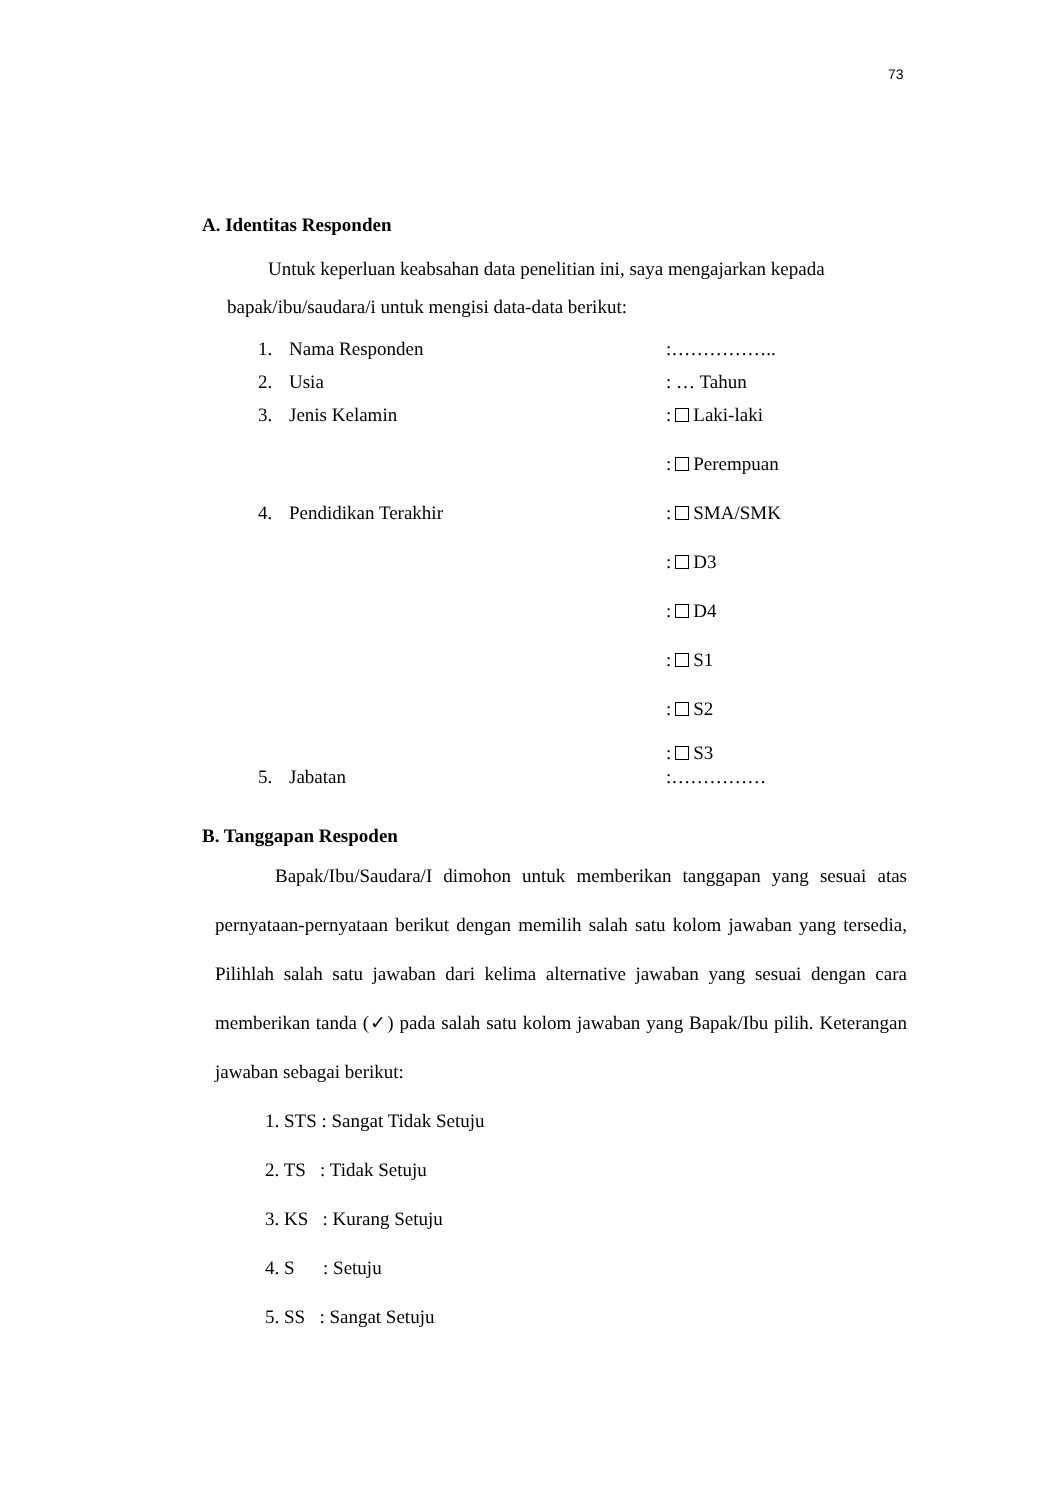73
A. Identitas Responden
Untuk keperluan keabsahan data penelitian ini, saya mengajarkan kepada
bapak/ibu/saudara/i untuk mengisi data-data berikut:
1. Nama Responden:……………..
2. Usia: … Tahun
3. Jenis Kelamin: Laki-laki
: Perempuan
4. Pendidikan Terakhir: SMA/SMK
: D3
: D4
: S1
: S2
: S3
5. Jabatan:……………
B. Tanggapan Respoden
Bapak/Ibu/Saudara/I dimohon untuk memberikan tanggapan yang sesuai atas pernyataan-pernyataan berikut dengan memilih salah satu kolom jawaban yang tersedia, Pilihlah salah satu jawaban dari kelima alternative jawaban yang sesuai dengan cara memberikan tanda (✓) pada salah satu kolom jawaban yang Bapak/Ibu pilih. Keterangan jawaban sebagai berikut:
1. STS : Sangat Tidak Setuju
2. TS : Tidak Setuju
3. KS : Kurang Setuju
4. S : Setuju
5. SS : Sangat Setuju